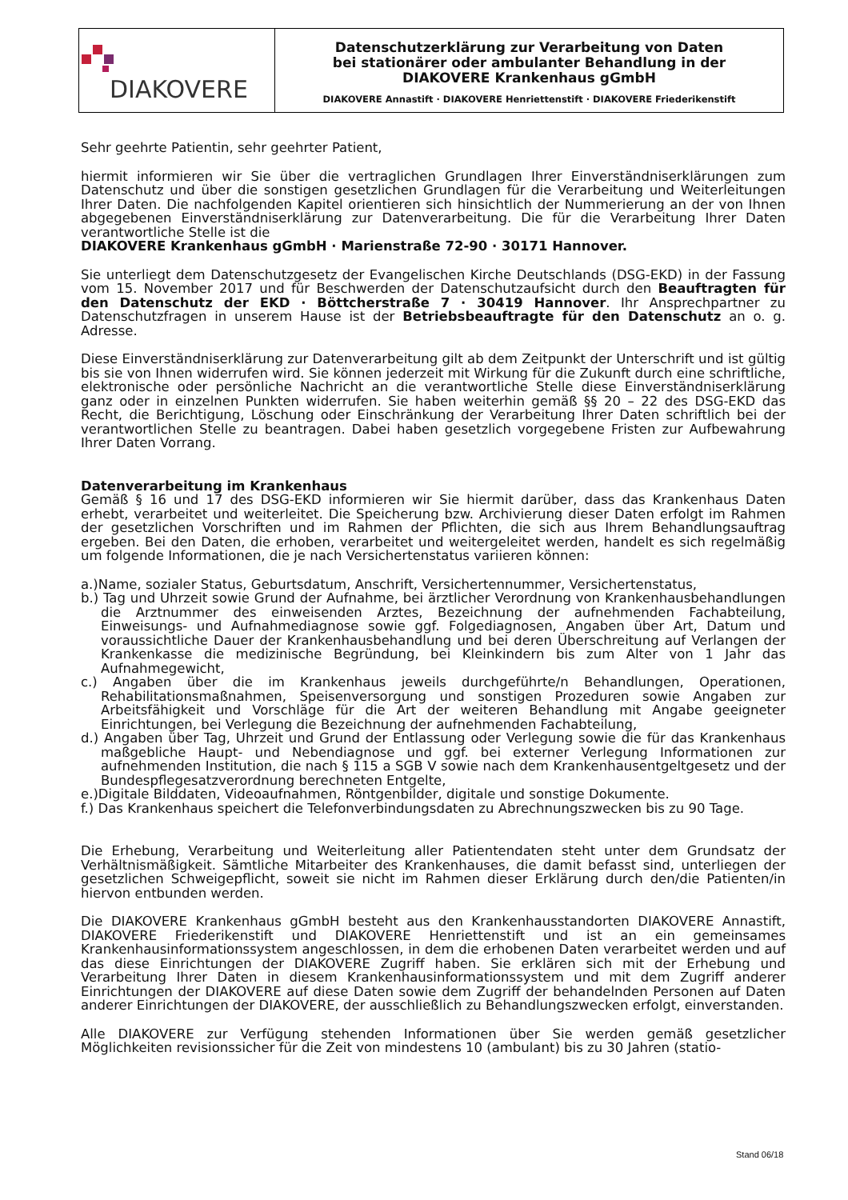DIAKOVERE
Datenschutzerklärung zur Verarbeitung von Daten
bei stationärer oder ambulanter Behandlung in der
DIAKOVERE Krankenhaus gGmbH
DIAKOVERE Annastift · DIAKOVERE Henriettenstift · DIAKOVERE Friederikenstift
Sehr geehrte Patientin, sehr geehrter Patient,
hiermit informieren wir Sie über die vertraglichen Grundlagen Ihrer Einverständniserklärungen zum Datenschutz und über die sonstigen gesetzlichen Grundlagen für die Verarbeitung und Weiterleitungen Ihrer Daten. Die nachfolgenden Kapitel orientieren sich hinsichtlich der Nummerierung an der von Ihnen abgegebenen Einverständniserklärung zur Datenverarbeitung. Die für die Verarbeitung Ihrer Daten verantwortliche Stelle ist die
DIAKOVERE Krankenhaus gGmbH · Marienstraße 72-90 · 30171 Hannover.
Sie unterliegt dem Datenschutzgesetz der Evangelischen Kirche Deutschlands (DSG-EKD) in der Fassung vom 15. November 2017 und für Beschwerden der Datenschutzaufsicht durch den Beauftragten für den Datenschutz der EKD · Böttcherstraße 7 · 30419 Hannover. Ihr Ansprechpartner zu Datenschutzfragen in unserem Hause ist der Betriebsbeauftragte für den Datenschutz an o. g. Adresse.
Diese Einverständniserklärung zur Datenverarbeitung gilt ab dem Zeitpunkt der Unterschrift und ist gültig bis sie von Ihnen widerrufen wird. Sie können jederzeit mit Wirkung für die Zukunft durch eine schriftliche, elektronische oder persönliche Nachricht an die verantwortliche Stelle diese Einverständniserklärung ganz oder in einzelnen Punkten widerrufen. Sie haben weiterhin gemäß §§ 20 – 22 des DSG-EKD das Recht, die Berichtigung, Löschung oder Einschränkung der Verarbeitung Ihrer Daten schriftlich bei der verantwortlichen Stelle zu beantragen. Dabei haben gesetzlich vorgegebene Fristen zur Aufbewahrung Ihrer Daten Vorrang.
Datenverarbeitung im Krankenhaus
Gemäß § 16 und 17 des DSG-EKD informieren wir Sie hiermit darüber, dass das Krankenhaus Daten erhebt, verarbeitet und weiterleitet. Die Speicherung bzw. Archivierung dieser Daten erfolgt im Rahmen der gesetzlichen Vorschriften und im Rahmen der Pflichten, die sich aus Ihrem Behandlungsauftrag ergeben. Bei den Daten, die erhoben, verarbeitet und weitergeleitet werden, handelt es sich regelmäßig um folgende Informationen, die je nach Versichertenstatus variieren können:
a.)Name, sozialer Status, Geburtsdatum, Anschrift, Versichertennummer, Versichertenstatus,
b.) Tag und Uhrzeit sowie Grund der Aufnahme, bei ärztlicher Verordnung von Krankenhausbehandlungen die Arztnummer des einweisenden Arztes, Bezeichnung der aufnehmenden Fachabteilung, Einweisungs- und Aufnahmediagnose sowie ggf. Folgediagnosen, Angaben über Art, Datum und voraussichtliche Dauer der Krankenhausbehandlung und bei deren Überschreitung auf Verlangen der Krankenkasse die medizinische Begründung, bei Kleinkindern bis zum Alter von 1 Jahr das Aufnahmegewicht,
c.) Angaben über die im Krankenhaus jeweils durchgeführte/n Behandlungen, Operationen, Rehabilitationsmaßnahmen, Speisenversorgung und sonstigen Prozeduren sowie Angaben zur Arbeitsfähigkeit und Vorschläge für die Art der weiteren Behandlung mit Angabe geeigneter Einrichtungen, bei Verlegung die Bezeichnung der aufnehmenden Fachabteilung,
d.) Angaben über Tag, Uhrzeit und Grund der Entlassung oder Verlegung sowie die für das Krankenhaus maßgebliche Haupt- und Nebendiagnose und ggf. bei externer Verlegung Informationen zur aufnehmenden Institution, die nach § 115 a SGB V sowie nach dem Krankenhausentgeltgesetz und der Bundespflegesatzverordnung berechneten Entgelte,
e.)Digitale Bilddaten, Videoaufnahmen, Röntgenbilder, digitale und sonstige Dokumente.
f.) Das Krankenhaus speichert die Telefonverbindungsdaten zu Abrechnungszwecken bis zu 90 Tage.
Die Erhebung, Verarbeitung und Weiterleitung aller Patientendaten steht unter dem Grundsatz der Verhältnismäßigkeit. Sämtliche Mitarbeiter des Krankenhauses, die damit befasst sind, unterliegen der gesetzlichen Schweigepflicht, soweit sie nicht im Rahmen dieser Erklärung durch den/die Patienten/in hiervon entbunden werden.
Die DIAKOVERE Krankenhaus gGmbH besteht aus den Krankenhausstandorten DIAKOVERE Annastift, DIAKOVERE Friederikenstift und DIAKOVERE Henriettenstift und ist an ein gemeinsames Krankenhausinformationssystem angeschlossen, in dem die erhobenen Daten verarbeitet werden und auf das diese Einrichtungen der DIAKOVERE Zugriff haben. Sie erklären sich mit der Erhebung und Verarbeitung Ihrer Daten in diesem Krankenhausinformationssystem und mit dem Zugriff anderer Einrichtungen der DIAKOVERE auf diese Daten sowie dem Zugriff der behandelnden Personen auf Daten anderer Einrichtungen der DIAKOVERE, der ausschließlich zu Behandlungszwecken erfolgt, einverstanden.
Alle DIAKOVERE zur Verfügung stehenden Informationen über Sie werden gemäß gesetzlicher Möglichkeiten revisionssicher für die Zeit von mindestens 10 (ambulant) bis zu 30 Jahren (statio-
Stand 06/18